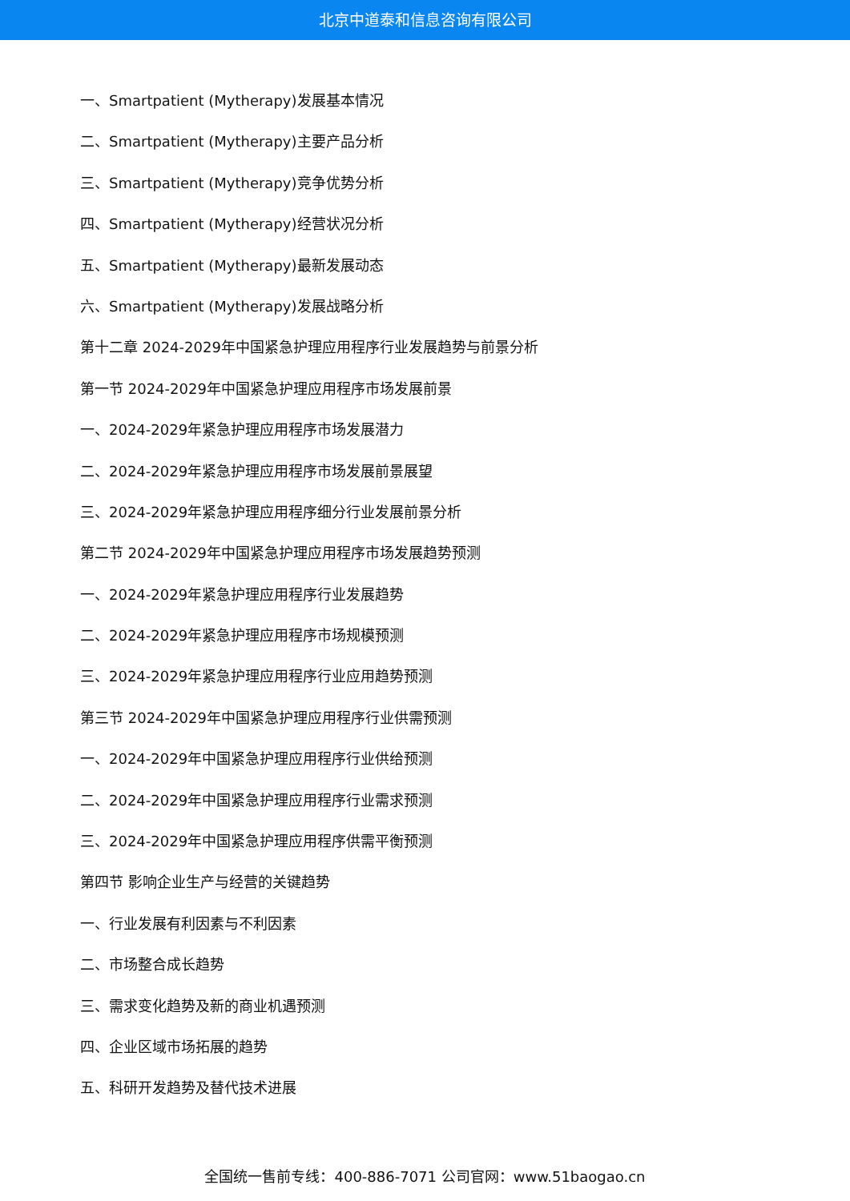北京中道泰和信息咨询有限公司
一、Smartpatient (Mytherapy)发展基本情况
二、Smartpatient (Mytherapy)主要产品分析
三、Smartpatient (Mytherapy)竞争优势分析
四、Smartpatient (Mytherapy)经营状况分析
五、Smartpatient (Mytherapy)最新发展动态
六、Smartpatient (Mytherapy)发展战略分析
第十二章 2024-2029年中国紧急护理应用程序行业发展趋势与前景分析
第一节 2024-2029年中国紧急护理应用程序市场发展前景
一、2024-2029年紧急护理应用程序市场发展潜力
二、2024-2029年紧急护理应用程序市场发展前景展望
三、2024-2029年紧急护理应用程序细分行业发展前景分析
第二节 2024-2029年中国紧急护理应用程序市场发展趋势预测
一、2024-2029年紧急护理应用程序行业发展趋势
二、2024-2029年紧急护理应用程序市场规模预测
三、2024-2029年紧急护理应用程序行业应用趋势预测
第三节 2024-2029年中国紧急护理应用程序行业供需预测
一、2024-2029年中国紧急护理应用程序行业供给预测
二、2024-2029年中国紧急护理应用程序行业需求预测
三、2024-2029年中国紧急护理应用程序供需平衡预测
第四节 影响企业生产与经营的关键趋势
一、行业发展有利因素与不利因素
二、市场整合成长趋势
三、需求变化趋势及新的商业机遇预测
四、企业区域市场拓展的趋势
五、科研开发趋势及替代技术进展
全国统一售前专线：400-886-7071 公司官网：www.51baogao.cn